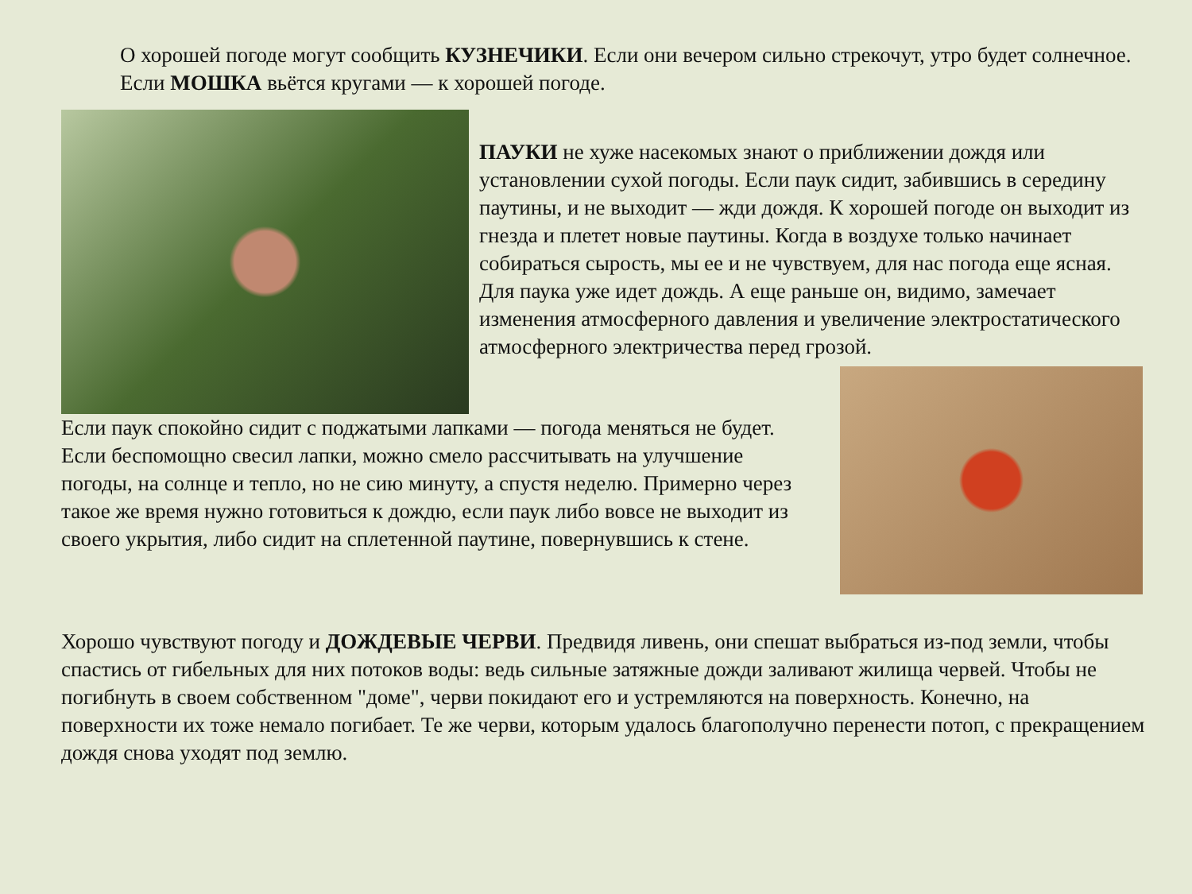О хорошей погоде могут сообщить КУЗНЕЧИКИ. Если они вечером сильно стрекочут, утро будет солнечное.
Если МОШКА вьётся кругами — к хорошей погоде.
ПАУКИ не хуже насекомых знают о приближении дождя или установлении сухой погоды. Если паук сидит, забившись в середину паутины, и не выходит — жди дождя. К хорошей погоде он выходит из гнезда и плетет новые паутины. Когда в воздухе только начинает собираться сырость, мы ее и не чувствуем, для нас погода еще ясная. Для паука уже идет дождь. А еще раньше он, видимо, замечает изменения атмосферного давления и увеличение электростатического атмосферного электричества перед грозой.
Если паук спокойно сидит с поджатыми лапками — погода меняться не будет. Если беспомощно свесил лапки, можно смело рассчитывать на улучшение погоды, на солнце и тепло, но не сию минуту, а спустя неделю. Примерно через такое же время нужно готовиться к дождю, если паук либо вовсе не выходит из своего укрытия, либо сидит на сплетенной паутине, повернувшись к стене.
Хорошо чувствуют погоду и ДОЖДЕВЫЕ ЧЕРВИ. Предвидя ливень, они спешат выбраться из-под земли, чтобы спастись от гибельных для них потоков воды: ведь сильные затяжные дожди заливают жилища червей. Чтобы не погибнуть в своем собственном "доме", черви покидают его и устремляются на поверхность. Конечно, на поверхности их тоже немало погибает. Те же черви, которым удалось благополучно перенести потоп, с прекращением дождя снова уходят под землю.